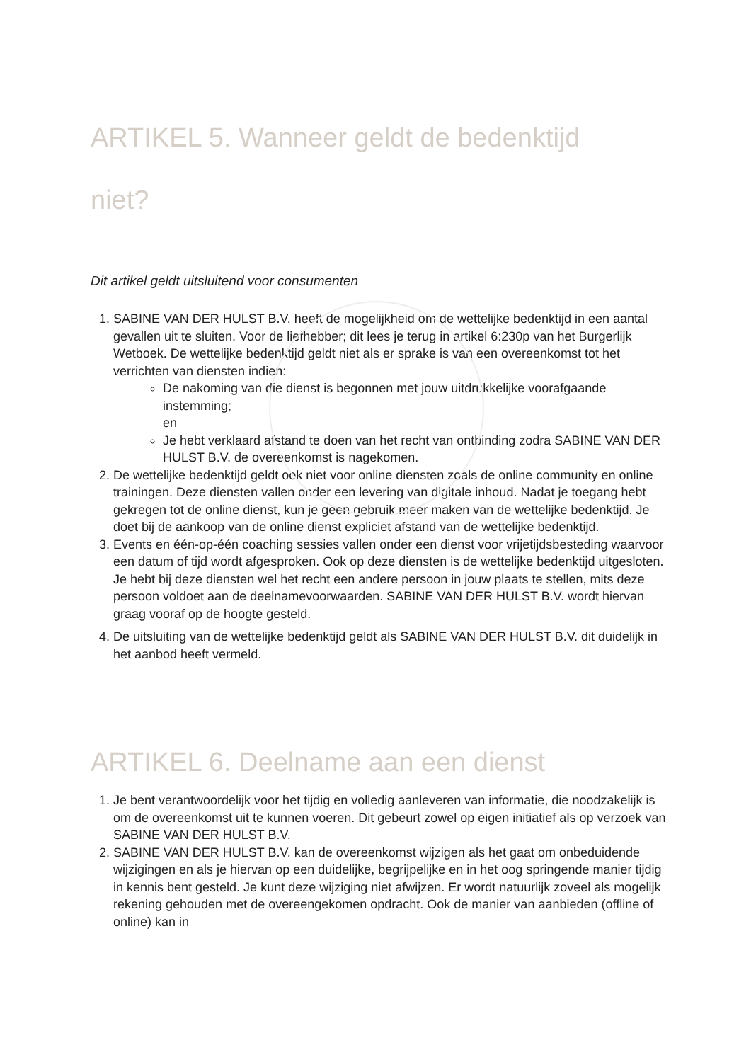ARTIKEL 5. Wanneer geldt de bedenktijd
niet?
Dit artikel geldt uitsluitend voor consumenten
1. SABINE VAN DER HULST B.V. heeft de mogelijkheid om de wettelijke bedenktijd in een aantal gevallen uit te sluiten. Voor de liefhebber; dit lees je terug in artikel 6:230p van het Burgerlijk Wetboek. De wettelijke bedenktijd geldt niet als er sprake is van een overeenkomst tot het verrichten van diensten indien:
De nakoming van die dienst is begonnen met jouw uitdrukkelijke voorafgaande instemming;
en
Je hebt verklaard afstand te doen van het recht van ontbinding zodra SABINE VAN DER HULST B.V. de overeenkomst is nagekomen.
2. De wettelijke bedenktijd geldt ook niet voor online diensten zoals de online community en online trainingen. Deze diensten vallen onder een levering van digitale inhoud. Nadat je toegang hebt gekregen tot de online dienst, kun je geen gebruik meer maken van de wettelijke bedenktijd. Je doet bij de aankoop van de online dienst expliciet afstand van de wettelijke bedenktijd.
3. Events en één-op-één coaching sessies vallen onder een dienst voor vrijetijdsbesteding waarvoor een datum of tijd wordt afgesproken. Ook op deze diensten is de wettelijke bedenktijd uitgesloten. Je hebt bij deze diensten wel het recht een andere persoon in jouw plaats te stellen, mits deze persoon voldoet aan de deelnamevoorwaarden. SABINE VAN DER HULST B.V. wordt hiervan graag vooraf op de hoogte gesteld.
4. De uitsluiting van de wettelijke bedenktijd geldt als SABINE VAN DER HULST B.V. dit duidelijk in het aanbod heeft vermeld.
ARTIKEL 6. Deelname aan een dienst
1. Je bent verantwoordelijk voor het tijdig en volledig aanleveren van informatie, die noodzakelijk is om de overeenkomst uit te kunnen voeren. Dit gebeurt zowel op eigen initiatief als op verzoek van SABINE VAN DER HULST B.V.
2. SABINE VAN DER HULST B.V. kan de overeenkomst wijzigen als het gaat om onbeduidende wijzigingen en als je hiervan op een duidelijke, begrijpelijke en in het oog springende manier tijdig in kennis bent gesteld. Je kunt deze wijziging niet afwijzen. Er wordt natuurlijk zoveel als mogelijk rekening gehouden met de overeengekomen opdracht. Ook de manier van aanbieden (offline of online) kan in